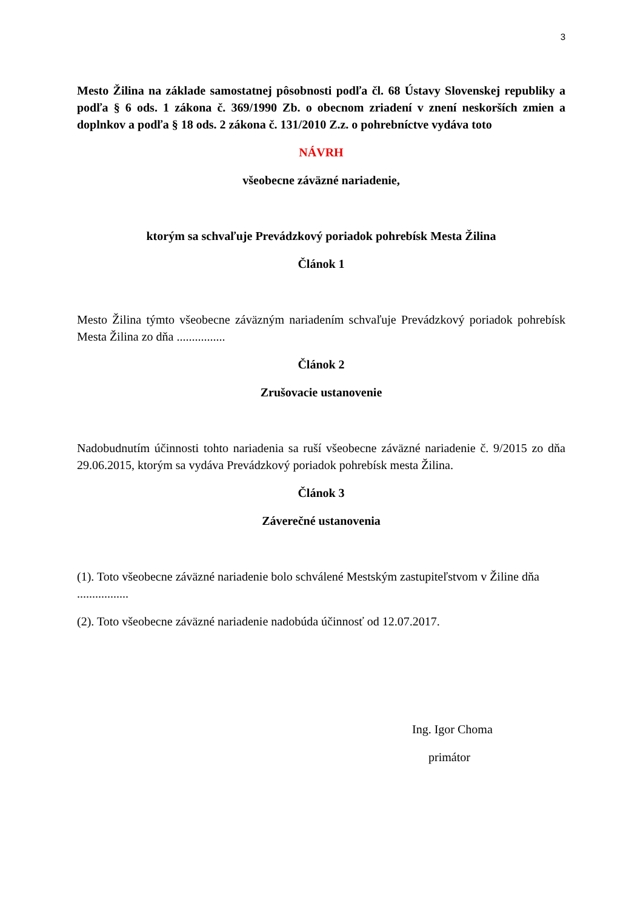3
Mesto Žilina na základe samostatnej pôsobnosti podľa čl. 68 Ústavy Slovenskej republiky a podľa § 6 ods. 1 zákona č. 369/1990 Zb. o obecnom zriadení v znení neskorších zmien a doplnkov a podľa § 18 ods. 2 zákona č. 131/2010 Z.z. o pohrebníctve vydáva toto
NÁVRH
všeobecne záväzné nariadenie,
ktorým sa schvaľuje Prevádzkový poriadok pohrebísk Mesta Žilina
Článok 1
Mesto Žilina týmto všeobecne záväzným nariadením schvaľuje Prevádzkový poriadok pohrebísk Mesta Žilina zo dňa ................
Článok 2
Zrušovacie ustanovenie
Nadobudnutím účinnosti tohto nariadenia sa ruší všeobecne záväzné nariadenie č. 9/2015 zo dňa 29.06.2015, ktorým sa vydáva Prevádzkový poriadok pohrebísk mesta Žilina.
Článok 3
Záverečné ustanovenia
(1). Toto všeobecne záväzné nariadenie bolo schválené Mestským zastupiteľstvom v Žiline dňa .................
(2). Toto všeobecne záväzné nariadenie nadobúda účinnosť od 12.07.2017.
Ing. Igor Choma
primátor